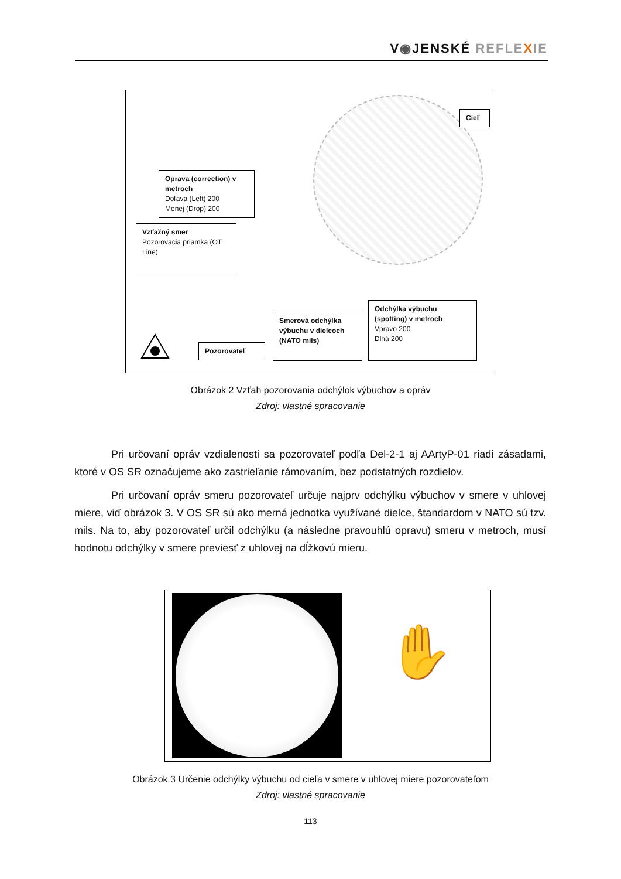V◉JENSKÉ REFLE XIE
Cieľ
Oprava (correction) v metroch
Doľava (Left) 200
Menej (Drop) 200
Vzťažný smer
Pozorovacia priamka (OT Line)
Smerová odchýlka výbuchu v dielcoch (NATO mils)
Odchýlka výbuchu (spotting) v metroch
Vpravo 200
Dlhá 200
Pozorovateľ
Obrázok 2 Vzťah pozorovania odchýlok výbuchov a opráv
Zdroj: vlastné spracovanie
Pri určovaní opráv vzdialenosti sa pozorovateľ podľa Del-2-1 aj AArtyP-01 riadi zásadami, ktoré v OS SR označujeme ako zastrieľanie rámovaním, bez podstatných rozdielov.
Pri určovaní opráv smeru pozorovateľ určuje najprv odchýlku výbuchov v smere v uhlovej miere, viď obrázok 3. V OS SR sú ako merná jednotka využívané dielce, štandardom v NATO sú tzv. mils. Na to, aby pozorovateľ určil odchýlku (a následne pravouhlú opravu) smeru v metroch, musí hodnotu odchýlky v smere previesť z uhlovej na dĺžkovú mieru.
✋
Obrázok 3 Určenie odchýlky výbuchu od cieľa v smere v uhlovej miere pozorovateľom
Zdroj: vlastné spracovanie
113